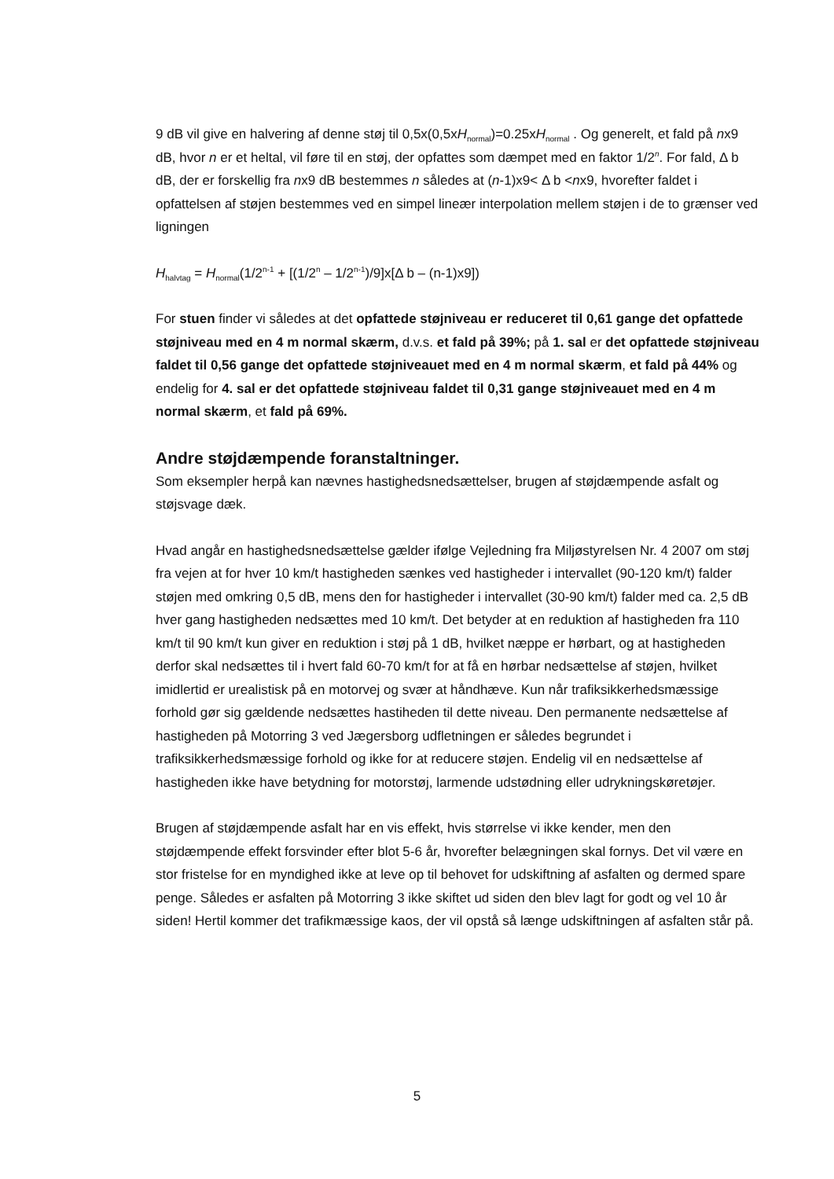9 dB vil give en halvering af denne støj til 0,5x(0,5xH<sub>normal</sub>)=0.25xH<sub>normal</sub> . Og generelt, et fald på nx9 dB, hvor n er et heltal, vil føre til en støj, der opfattes som dæmpet med en faktor 1/2<sup>n</sup>. For fald, Δ b dB, der er forskellig fra nx9 dB bestemmes n således at (n-1)x9< Δ b <nx9, hvorefter faldet i opfattelsen af støjen bestemmes ved en simpel lineær interpolation mellem støjen i de to grænser ved ligningen
H<sub>halvtag</sub> = H<sub>normal</sub>(1/2<sup>n-1</sup> + [(1/2<sup>n</sup> – 1/2<sup>n-1</sup>)/9]x[Δ b – (n-1)x9])
For stuen finder vi således at det opfattede støjniveau er reduceret til 0,61 gange det opfattede støjniveau med en 4 m normal skærm, d.v.s. et fald på 39%; på 1. sal er det opfattede støjniveau faldet til 0,56 gange det opfattede støjniveauet med en 4 m normal skærm, et fald på 44% og endelig for 4. sal er det opfattede støjniveau faldet til 0,31 gange støjniveauet med en 4 m normal skærm, et fald på 69%.
Andre støjdæmpende foranstaltninger.
Som eksempler herpå kan nævnes hastighedsnedsættelser, brugen af støjdæmpende asfalt og støjsvage dæk.
Hvad angår en hastighedsnedsættelse gælder ifølge Vejledning fra Miljøstyrelsen Nr. 4 2007 om støj fra vejen at for hver 10 km/t hastigheden sænkes ved hastigheder i intervallet (90-120 km/t) falder støjen med omkring 0,5 dB, mens den for hastigheder i intervallet (30-90 km/t) falder med ca. 2,5 dB hver gang hastigheden nedsættes med 10 km/t. Det betyder at en reduktion af hastigheden fra 110 km/t til 90 km/t kun giver en reduktion i støj på 1 dB, hvilket næppe er hørbart, og at hastigheden derfor skal nedsættes til i hvert fald 60-70 km/t for at få en hørbar nedsættelse af støjen, hvilket imidlertid er urealistisk på en motorvej og svær at håndhæve. Kun når trafiksikkerhedsmæssige forhold gør sig gældende nedsættes hastiheden til dette niveau. Den permanente nedsættelse af hastigheden på Motorring 3 ved Jægersborg udfletningen er således begrundet i trafiksikkerhedsmæssige forhold og ikke for at reducere støjen. Endelig vil en nedsættelse af hastigheden ikke have betydning for motorstøj, larmende udstødning eller udrykningskøretøjer.
Brugen af støjdæmpende asfalt har en vis effekt, hvis størrelse vi ikke kender, men den støjdæmpende effekt forsvinder efter blot 5-6 år, hvorefter belægningen skal fornys. Det vil være en stor fristelse for en myndighed ikke at leve op til behovet for udskiftning af asfalten og dermed spare penge. Således er asfalten på Motorring 3 ikke skiftet ud siden den blev lagt for godt og vel 10 år siden! Hertil kommer det trafikmæssige kaos, der vil opstå så længe udskiftningen af asfalten står på.
5